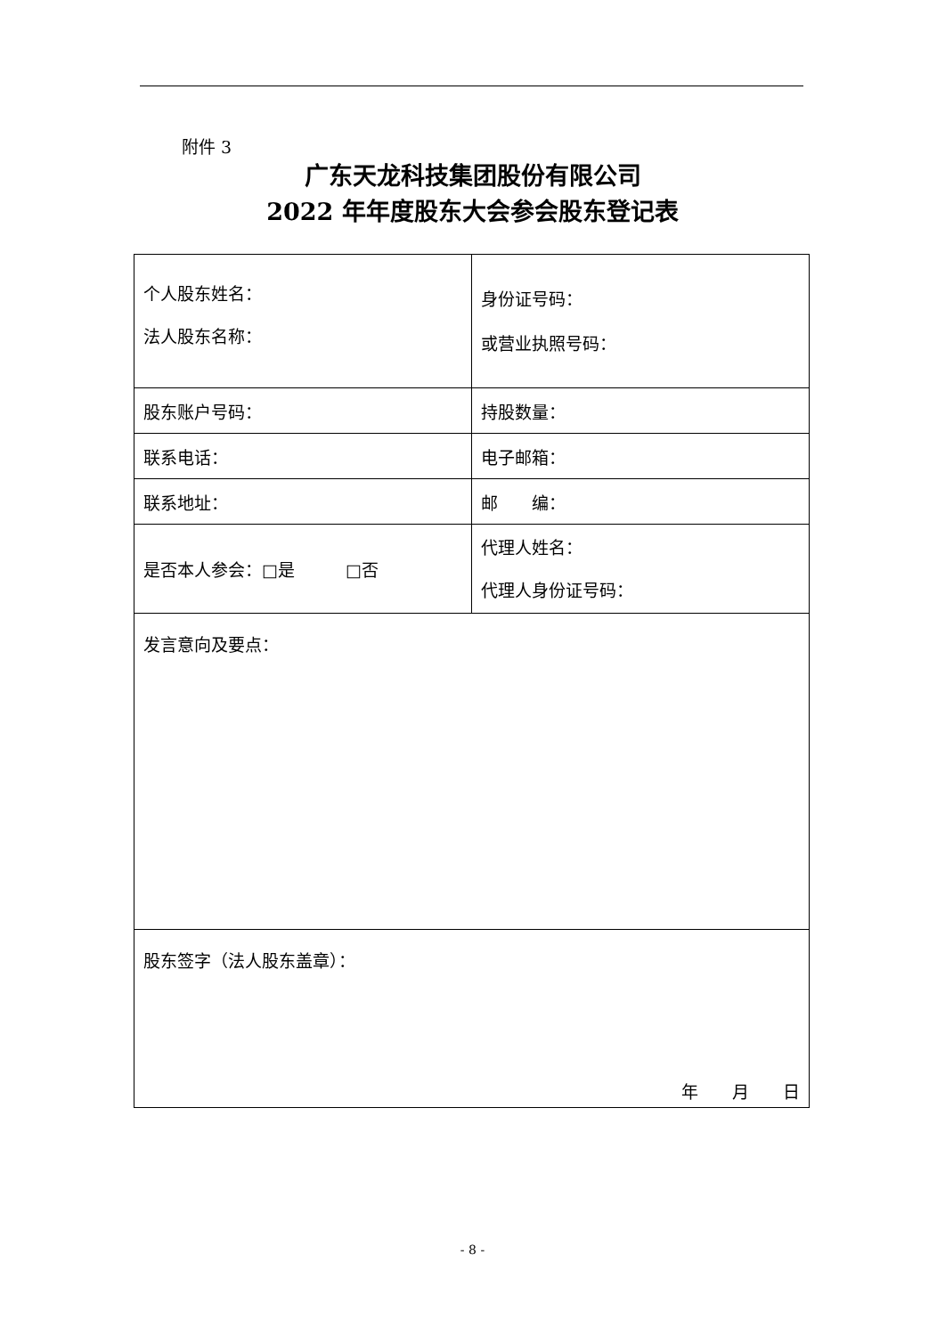附件 3
广东天龙科技集团股份有限公司
2022 年年度股东大会参会股东登记表
| 个人股东姓名： 法人股东名称： | 身份证号码： 或营业执照号码： |
| 股东账户号码： | 持股数量： |
| 联系电话： | 电子邮箱： |
| 联系地址： | 邮 编： |
| 是否本人参会：□是 □否 | 代理人姓名： 代理人身份证号码： |
| 发言意向及要点： | |
| 股东签字（法人股东盖章）： 年 月 日 | |
- 8 -